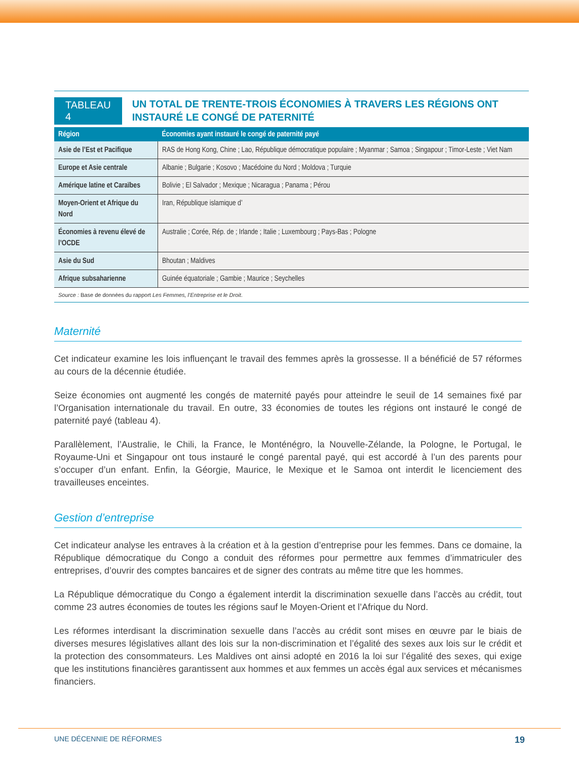TABLEAU 4
UN TOTAL DE TRENTE-TROIS ÉCONOMIES À TRAVERS LES RÉGIONS ONT INSTAURÉ LE CONGÉ DE PATERNITÉ
| Région | Économies ayant instauré le congé de paternité payé |
| --- | --- |
| Asie de l’Est et Pacifique | RAS de Hong Kong, Chine ; Lao, République démocratique populaire ; Myanmar ; Samoa ; Singapour ; Timor-Leste ; Viet Nam |
| Europe et Asie centrale | Albanie ; Bulgarie ; Kosovo ; Macédoine du Nord ; Moldova ; Turquie |
| Amérique latine et Caraïbes | Bolivie ; El Salvador ; Mexique ; Nicaragua ; Panama ; Pérou |
| Moyen-Orient et Afrique du Nord | Iran, République islamique d’ |
| Économies à revenu élevé de l’OCDE | Australie ; Corée, Rép. de ; Irlande ; Italie ; Luxembourg ; Pays-Bas ; Pologne |
| Asie du Sud | Bhoutan ; Maldives |
| Afrique subsaharienne | Guinée équatoriale ; Gambie ; Maurice ; Seychelles |
Source : Base de données du rapport Les Femmes, l’Entreprise et le Droit.
Maternité
Cet indicateur examine les lois influençant le travail des femmes après la grossesse. Il a bénéficié de 57 réformes au cours de la décennie étudiée.
Seize économies ont augmenté les congés de maternité payés pour atteindre le seuil de 14 semaines fixé par l’Organisation internationale du travail. En outre, 33 économies de toutes les régions ont instauré le congé de paternité payé (tableau 4).
Parallèlement, l’Australie, le Chili, la France, le Monténégro, la Nouvelle-Zélande, la Pologne, le Portugal, le Royaume-Uni et Singapour ont tous instauré le congé parental payé, qui est accordé à l’un des parents pour s’occuper d’un enfant. Enfin, la Géorgie, Maurice, le Mexique et le Samoa ont interdit le licenciement des travailleuses enceintes.
Gestion d’entreprise
Cet indicateur analyse les entraves à la création et à la gestion d’entreprise pour les femmes. Dans ce domaine, la République démocratique du Congo a conduit des réformes pour permettre aux femmes d’immatriculer des entreprises, d’ouvrir des comptes bancaires et de signer des contrats au même titre que les hommes.
La République démocratique du Congo a également interdit la discrimination sexuelle dans l’accès au crédit, tout comme 23 autres économies de toutes les régions sauf le Moyen-Orient et l’Afrique du Nord.
Les réformes interdisant la discrimination sexuelle dans l’accès au crédit sont mises en œuvre par le biais de diverses mesures législatives allant des lois sur la non-discrimination et l’égalité des sexes aux lois sur le crédit et la protection des consommateurs. Les Maldives ont ainsi adopté en 2016 la loi sur l’égalité des sexes, qui exige que les institutions financières garantissent aux hommes et aux femmes un accès égal aux services et mécanismes financiers.
UNE DÉCENNIE DE RÉFORMES 19